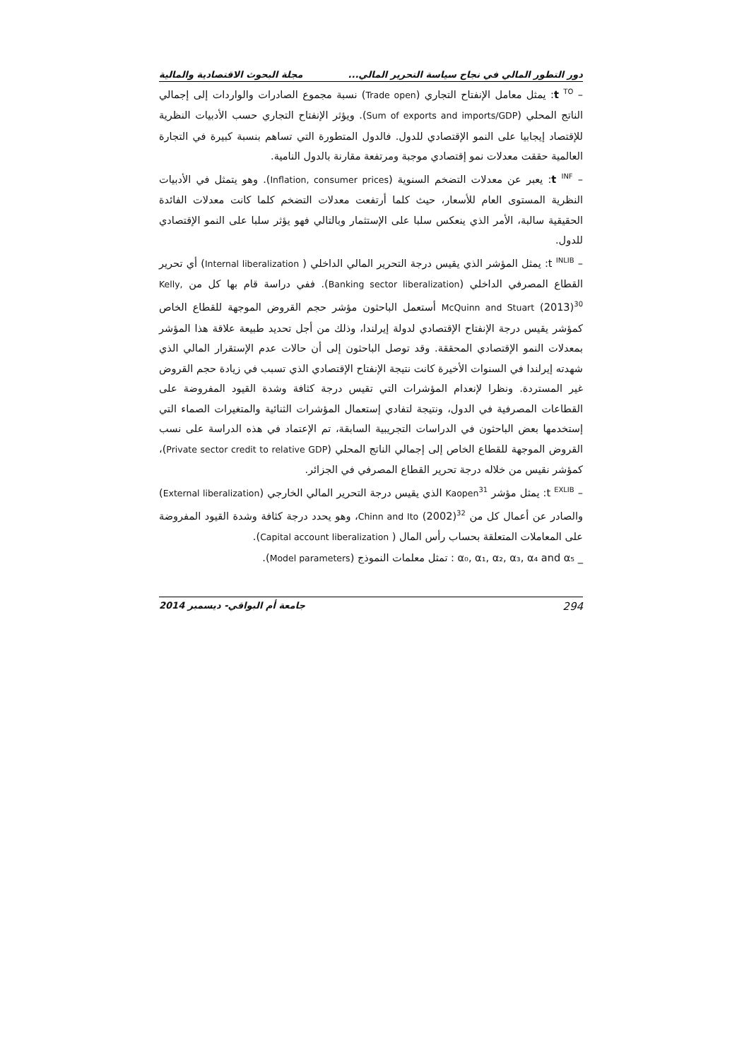دور التطور المالي في نجاح سياسة التحرير المالي... مجلة البحوث الاقتصادية والمالية
– t <sup>TO</sup>: يمثل معامل الإنفتاح التجاري (Trade open) نسبة مجموع الصادرات والواردات إلى إجمالي الناتج المحلي (Sum of exports and imports/GDP). ويؤثر الإنفتاح التجاري حسب الأدبيات النظرية للإقتصاد إيجابيا على النمو الإقتصادي للدول. فالدول المتطورة التي تساهم بنسبة كبيرة في التجارة العالمية حققت معدلات نمو إقتصادي موجبة ومرتفعة مقارنة بالدول النامية.
– t <sup>INF</sup>: يعبر عن معدلات التضخم السنوية (Inflation, consumer prices). وهو يتمثل في الأدبيات النظرية المستوى العام للأسعار، حيث كلما أرتفعت معدلات التضخم كلما كانت معدلات الفائدة الحقيقية سالبة، الأمر الذي ينعكس سلبا على الإستثمار وبالتالي فهو يؤثر سلبا على النمو الإقتصادي للدول.
– t <sup>INLIB</sup>: يمثل المؤشر الذي يقيس درجة التحرير المالي الداخلي ( Internal liberalization) أي تحرير القطاع المصرفي الداخلي (Banking sector liberalization). ففي دراسة قام بها كل من Kelly, McQuinn and Stuart (2013)<sup>30</sup> أستعمل الباحثون مؤشر حجم القروض الموجهة للقطاع الخاص كمؤشر يقيس درجة الإنفتاح الإقتصادي لدولة إيرلندا، وذلك من أجل تحديد طبيعة علاقة هذا المؤشر بمعدلات النمو الإقتصادي المحققة. وقد توصل الباحثون إلى أن حالات عدم الإستقرار المالي الذي شهدته إيرلندا في السنوات الأخيرة كانت نتيجة الإنفتاح الإقتصادي الذي تسبب في زيادة حجم القروض غير المستردة. ونظرا لإنعدام المؤشرات التي تقيس درجة كثافة وشدة القيود المفروضة على القطاعات المصرفية في الدول، ونتيجة لتفادي إستعمال المؤشرات الثنائية والمتغيرات الصماء التي إستخدمها بعض الباحثون في الدراسات التجريبية السابقة، تم الإعتماد في هذه الدراسة على نسب القروض الموجهة للقطاع الخاص إلى إجمالي الناتج المحلي (Private sector credit to relative GDP)، كمؤشر نقيس من خلاله درجة تحرير القطاع المصرفي في الجزائر.
– t <sup>EXLIB</sup>: يمثل مؤشر Kaopen<sup>31</sup> الذي يقيس درجة التحرير المالي الخارجي (External liberalization) والصادر عن أعمال كل من Chinn and Ito (2002)<sup>32</sup>، وهو يحدد درجة كثافة وشدة القيود المفروضة على المعاملات المتعلقة بحساب رأس المال ( Capital account liberalization).
_ α₀, α₁, α₂, α₃, α₄ and α₅ : تمثل معلمات النموذج (Model parameters).
294 جامعة أم البواقي- ديسمبر 2014